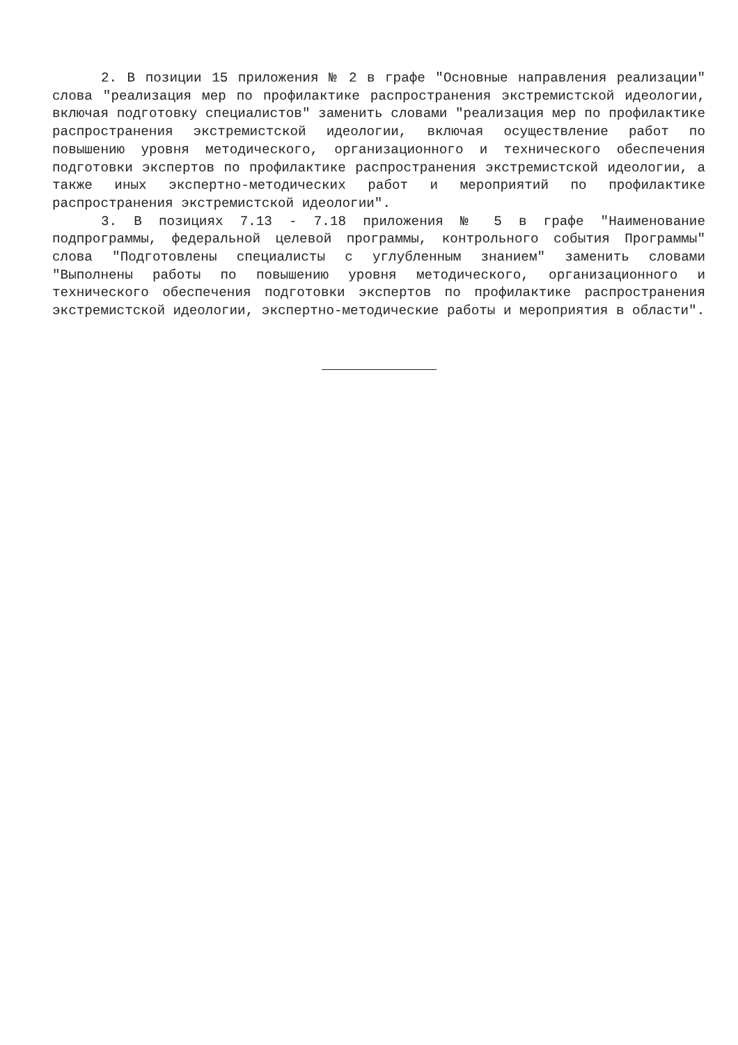2. В позиции 15 приложения № 2 в графе "Основные направления реализации" слова "реализация мер по профилактике распространения экстремистской идеологии, включая подготовку специалистов" заменить словами "реализация мер по профилактике распространения экстремистской идеологии, включая осуществление работ по повышению уровня методического, организационного и технического обеспечения подготовки экспертов по профилактике распространения экстремистской идеологии, а также иных экспертно-методических работ и мероприятий по профилактике распространения экстремистской идеологии".
3. В позициях 7.13 - 7.18 приложения № 5 в графе "Наименование подпрограммы, федеральной целевой программы, контрольного события Программы" слова "Подготовлены специалисты с углубленным знанием" заменить словами "Выполнены работы по повышению уровня методического, организационного и технического обеспечения подготовки экспертов по профилактике распространения экстремистской идеологии, экспертно-методические работы и мероприятия в области".